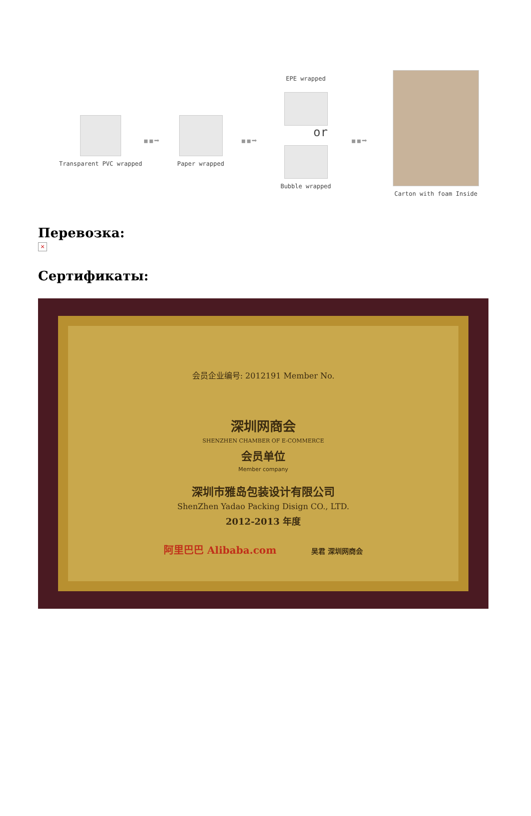Transparent PVC wrapped
▪▪➡
Paper wrapped
▪▪➡
EPE wrapped
or
Bubble wrapped
▪▪➡
Carton with foam Inside
Перевозка:
×
Сертификаты:
会员企业编号: 2012191 Member No.
深圳网商会
SHENZHEN CHAMBER OF E-COMMERCE
会员单位
Member company
深圳市雅岛包装设计有限公司
ShenZhen Yadao Packing Disign CO., LTD.
2012-2013 年度
阿里巴巴 Alibaba.com 吴君 深圳网商会